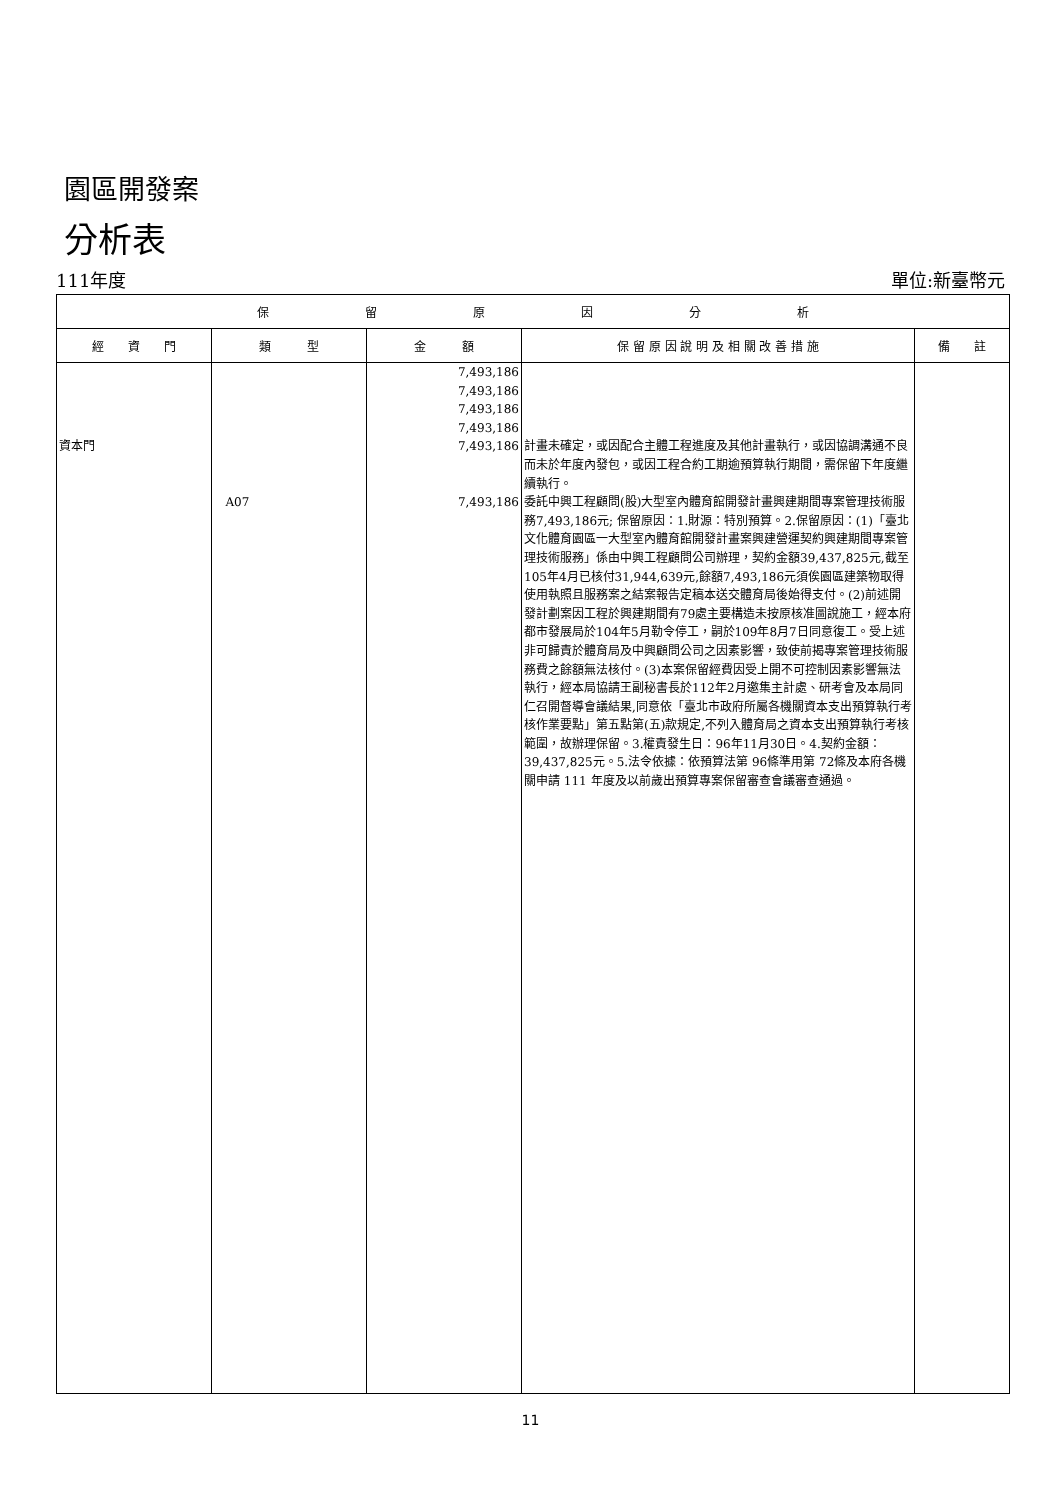園區開發案
分析表
111年度 單位:新臺幣元
| 保 留 原 因 分 析 | | | | |
| --- | --- | --- | --- | --- |
| 經 資 門 | 類 型 | 金 額 | 保 留 原 因 說 明 及 相 關 改 善 措 施 | 備 註 |
| 資本門 | A07 | 7,493,186 7,493,186 7,493,186 7,493,186 7,493,186 7,493,186 | 計畫未確定，或因配合主體工程進度及其他計畫執行，或因協調溝通不良而未於年度內發包，或因工程合約工期逾預算執行期間，需保留下年度繼續執行。 委託中興工程顧問(股)大型室內體育館開發計畫興建期間專案管理技術服務7,493,186元; 保留原因：1.財源：特別預算。2.保留原因：(1)「臺北文化體育園區一大型室內體育館開發計畫案興建營運契約興建期間專案管理技術服務」係由中興工程顧問公司辦理，契約金額39,437,825元,截至105年4月已核付31,944,639元,餘額7,493,186元須俟園區建築物取得使用執照且服務案之結案報告定稿本送交體育局後始得支付。(2)前述開發計劃案因工程於興建期間有79處主要構造未按原核准圖說施工，經本府都市發展局於104年5月勒令停工，嗣於109年8月7日同意復工。受上述非可歸責於體育局及中興顧問公司之因素影響，致使前揭專案管理技術服務費之餘額無法核付。(3)本案保留經費因受上開不可控制因素影響無法執行，經本局協請王副秘書長於112年2月邀集主計處、研考會及本局同仁召開督導會議結果,同意依「臺北市政府所屬各機關資本支出預算執行考核作業要點」第五點第(五)款規定,不列入體育局之資本支出預算執行考核範圍，故辦理保留。3.權責發生日：96年11月30日。4.契約金額：39,437,825元。5.法令依據：依預算法第 96條準用第 72條及本府各機關申請 111 年度及以前歲出預算專案保留審查會議審查通過。 | |
11